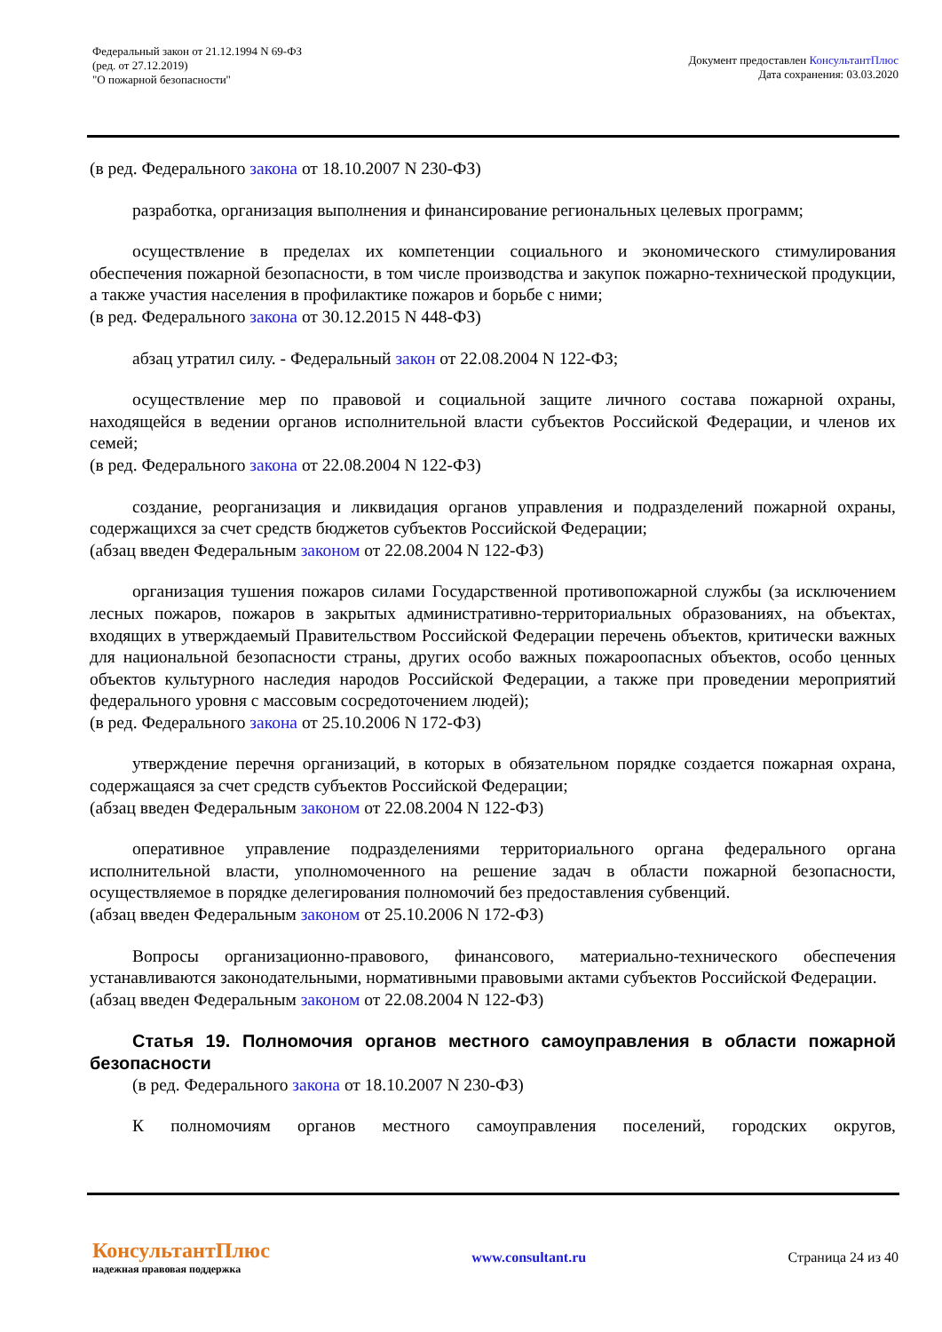Федеральный закон от 21.12.1994 N 69-ФЗ
(ред. от 27.12.2019)
"О пожарной безопасности"
Документ предоставлен КонсультантПлюс
Дата сохранения: 03.03.2020
(в ред. Федерального закона от 18.10.2007 N 230-ФЗ)
разработка, организация выполнения и финансирование региональных целевых программ;
осуществление в пределах их компетенции социального и экономического стимулирования обеспечения пожарной безопасности, в том числе производства и закупок пожарно-технической продукции, а также участия населения в профилактике пожаров и борьбе с ними;
(в ред. Федерального закона от 30.12.2015 N 448-ФЗ)
абзац утратил силу. - Федеральный закон от 22.08.2004 N 122-ФЗ;
осуществление мер по правовой и социальной защите личного состава пожарной охраны, находящейся в ведении органов исполнительной власти субъектов Российской Федерации, и членов их семей;
(в ред. Федерального закона от 22.08.2004 N 122-ФЗ)
создание, реорганизация и ликвидация органов управления и подразделений пожарной охраны, содержащихся за счет средств бюджетов субъектов Российской Федерации;
(абзац введен Федеральным законом от 22.08.2004 N 122-ФЗ)
организация тушения пожаров силами Государственной противопожарной службы (за исключением лесных пожаров, пожаров в закрытых административно-территориальных образованиях, на объектах, входящих в утверждаемый Правительством Российской Федерации перечень объектов, критически важных для национальной безопасности страны, других особо важных пожароопасных объектов, особо ценных объектов культурного наследия народов Российской Федерации, а также при проведении мероприятий федерального уровня с массовым сосредоточением людей);
(в ред. Федерального закона от 25.10.2006 N 172-ФЗ)
утверждение перечня организаций, в которых в обязательном порядке создается пожарная охрана, содержащаяся за счет средств субъектов Российской Федерации;
(абзац введен Федеральным законом от 22.08.2004 N 122-ФЗ)
оперативное управление подразделениями территориального органа федерального органа исполнительной власти, уполномоченного на решение задач в области пожарной безопасности, осуществляемое в порядке делегирования полномочий без предоставления субвенций.
(абзац введен Федеральным законом от 25.10.2006 N 172-ФЗ)
Вопросы организационно-правового, финансового, материально-технического обеспечения устанавливаются законодательными, нормативными правовыми актами субъектов Российской Федерации.
(абзац введен Федеральным законом от 22.08.2004 N 122-ФЗ)
Статья 19. Полномочия органов местного самоуправления в области пожарной безопасности
(в ред. Федерального закона от 18.10.2007 N 230-ФЗ)
К полномочиям органов местного самоуправления поселений, городских округов,
КонсультантПлюс
надежная правовая поддержка
www.consultant.ru Страница 24 из 40